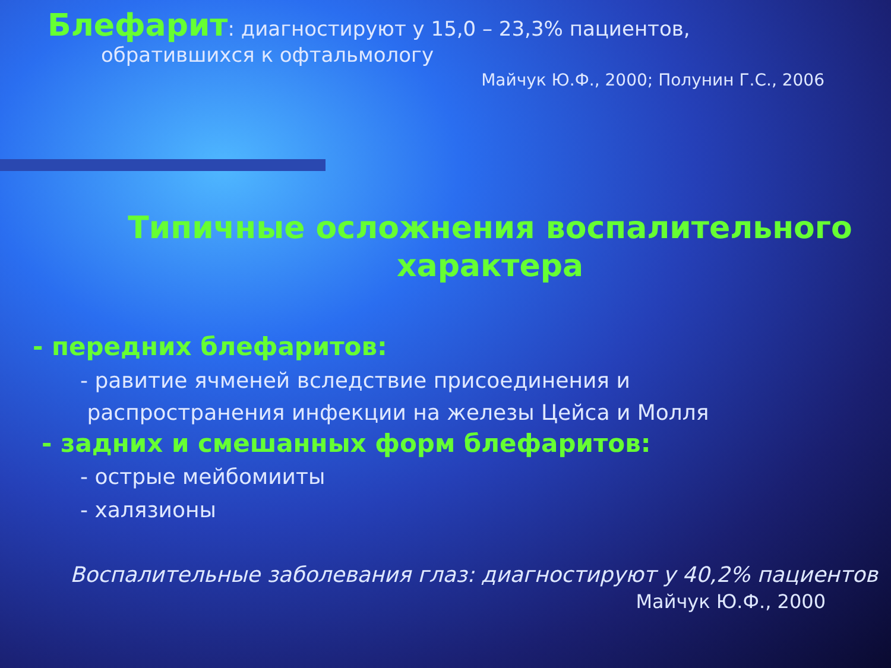Блефарит: диагностируют у 15,0 – 23,3% пациентов,
обратившихся к офтальмологу
Майчук Ю.Ф., 2000; Полунин Г.С., 2006
Типичные осложнения воспалительного
характера
- передних блефаритов:
- равитие ячменей вследствие присоединения и
распространения инфекции на железы Цейса и Молля
- задних и смешанных форм блефаритов:
- острые мейбомииты
- халязионы
Воспалительные заболевания глаз: диагностируют у 40,2% пациентов
Майчук Ю.Ф., 2000